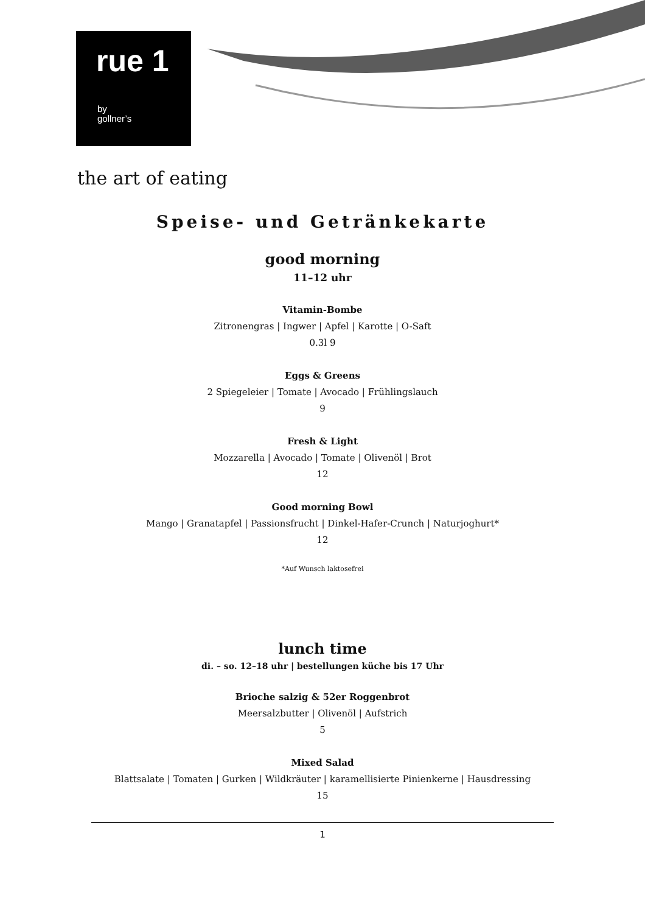rue 1
by
gollner’s
the art of eating
Speise- und Getränkekarte
good morning
11–12 uhr
Vitamin-Bombe
Zitronengras | Ingwer | Apfel | Karotte | O-Saft
0.3l 9
Eggs & Greens
2 Spiegeleier | Tomate | Avocado | Frühlingslauch
9
Fresh & Light
Mozzarella | Avocado | Tomate | Olivenöl | Brot
12
Good morning Bowl
Mango | Granatapfel | Passionsfrucht | Dinkel-Hafer-Crunch | Naturjoghurt*
12
*Auf Wunsch laktosefrei
lunch time
di. – so. 12–18 uhr | bestellungen küche bis 17 Uhr
Brioche salzig & 52er Roggenbrot
Meersalzbutter | Olivenöl | Aufstrich
5
Mixed Salad
Blattsalate | Tomaten | Gurken | Wildkräuter | karamellisierte Pinienkerne | Hausdressing
15
1